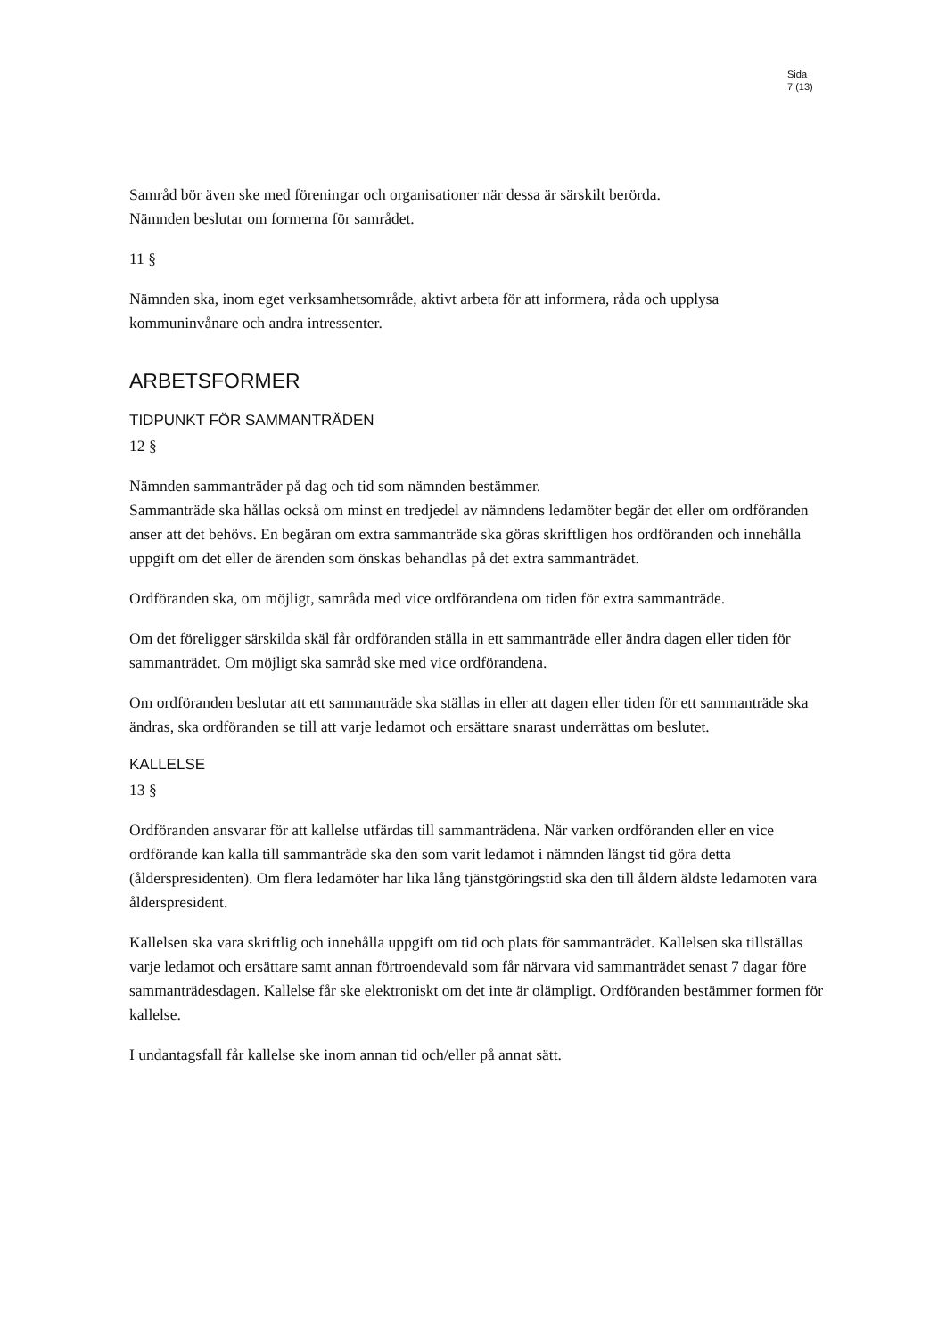Sida
7 (13)
Samråd bör även ske med föreningar och organisationer när dessa är särskilt berörda.
Nämnden beslutar om formerna för samrådet.
11 §
Nämnden ska, inom eget verksamhetsområde, aktivt arbeta för att informera, råda och upplysa kommuninvånare och andra intressenter.
ARBETSFORMER
TIDPUNKT FÖR SAMMANTRÄDEN
12 §
Nämnden sammanträder på dag och tid som nämnden bestämmer.
Sammanträde ska hållas också om minst en tredjedel av nämndens ledamöter begär det eller om ordföranden anser att det behövs. En begäran om extra sammanträde ska göras skriftligen hos ordföranden och innehålla uppgift om det eller de ärenden som önskas behandlas på det extra sammanträdet.
Ordföranden ska, om möjligt, samråda med vice ordförandena om tiden för extra sammanträde.
Om det föreligger särskilda skäl får ordföranden ställa in ett sammanträde eller ändra dagen eller tiden för sammanträdet. Om möjligt ska samråd ske med vice ordförandena.
Om ordföranden beslutar att ett sammanträde ska ställas in eller att dagen eller tiden för ett sammanträde ska ändras, ska ordföranden se till att varje ledamot och ersättare snarast underrättas om beslutet.
KALLELSE
13 §
Ordföranden ansvarar för att kallelse utfärdas till sammanträdena. När varken ordföranden eller en vice ordförande kan kalla till sammanträde ska den som varit ledamot i nämnden längst tid göra detta (ålderspresidenten). Om flera ledamöter har lika lång tjänstgöringstid ska den till åldern äldste ledamoten vara ålderspresident.
Kallelsen ska vara skriftlig och innehålla uppgift om tid och plats för sammanträdet. Kallelsen ska tillställas varje ledamot och ersättare samt annan förtroendevald som får närvara vid sammanträdet senast 7 dagar före sammanträdesdagen. Kallelse får ske elektroniskt om det inte är olämpligt. Ordföranden bestämmer formen för kallelse.
I undantagsfall får kallelse ske inom annan tid och/eller på annat sätt.